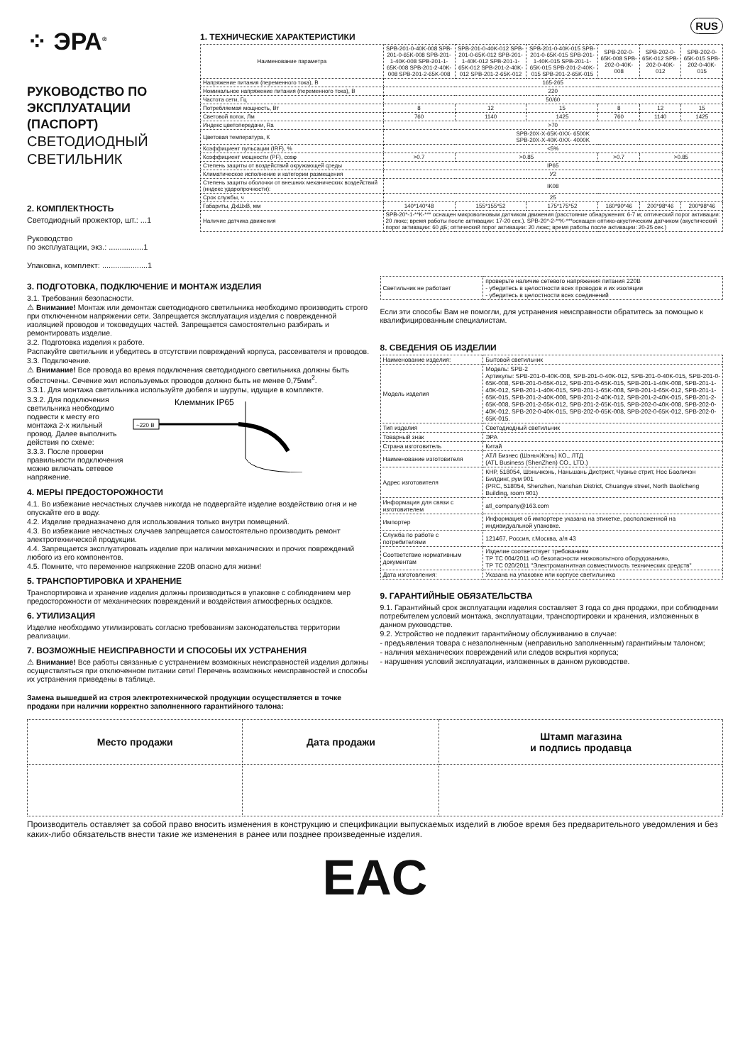⁘ ЭРА<sup>®</sup>
РУКОВОДСТВО ПО ЭКСПЛУАТАЦИИ (ПАСПОРТ)
СВЕТОДИОДНЫЙ СВЕТИЛЬНИК
2. КОМПЛЕКТНОСТЬ
Светодиодный прожектор, шт.: ...1
Руководство
по эксплуатации, экз.: ................1
Упаковка, комплект: .....................1
RUS
1. ТЕХНИЧЕСКИЕ ХАРАКТЕРИСТИКИ
| Наименование параметра | SPB-201-0-40K-008 SPB-201-0-65K-008 SPB-201-1-40K-008 SPB-201-1-65K-008 SPB-201-2-40K-008 SPB-201-2-65K-008 | SPB-201-0-40K-012 SPB-201-0-65K-012 SPB-201-1-40K-012 SPB-201-1-65K-012 SPB-201-2-40K-012 SPB-201-2-65K-012 | SPB-201-0-40K-015 SPB-201-0-65K-015 SPB-201-1-40K-015 SPB-201-1-65K-015 SPB-201-2-40K-015 SPB-201-2-65K-015 | SPB-202-0-65K-008 SPB-202-0-40K-008 | SPB-202-0-65K-012 SPB-202-0-40K-012 | SPB-202-0-65K-015 SPB-202-0-40K-015 |
| Напряжение питания (переменного тока), В | 165-265 | | | | | |
| Номинальное напряжение питания (переменного тока), В | 220 | | | | | |
| Частота сети, Гц | 50/60 | | | | | |
| Потребляемая мощность, Вт | 8 | 12 | 15 | 8 | 12 | 15 |
| Световой поток, Лм | 760 | 1140 | 1425 | 760 | 1140 | 1425 |
| Индекс цветопередачи, Ra | >70 | | | | | |
| Цветовая температура, К | SPB-20X-X-65K-0XX- 6500K SPB-20X-X-40K-0XX- 4000K | | | | | |
| Коэффициент пульсации (IRF), % | <5% | | | | | |
| Коэффициент мощности (PF), cosφ | >0.7 | >0.85 | | >0.7 | >0.85 | |
| Степень защиты от воздействий окружающей среды | IP65 | | | | | |
| Климатическое исполнение и категории размещения | У2 | | | | | |
| Степень защиты оболочки от внешних механических воздействий (индекс ударопрочности): | IK08 | | | | | |
| Срок службы, ч | 25 | | | | | |
| Габариты, ДхШхВ, мм | 140*140*48 | 155*155*52 | 175*175*52 | 160*90*46 | 200*98*46 | 200*98*46 |
| Наличие датчика движения | SPB-20*-1-**K-*** оснащен микроволновым датчиком движения (расстояние обнаружения: 6-7 м; оптический порог активации: 20 люкс; время работы после активации: 17-20 сек.). SPB-20*-2-**K-***оснащен оптико-акустическим датчиком (акустический порог активации: 60 дБ; оптический порог активации: 20 люкс; время работы после активации: 20-25 сек.) | | | | | |
3. ПОДГОТОВКА, ПОДКЛЮЧЕНИЕ И МОНТАЖ ИЗДЕЛИЯ
3.1. Требования безопасности.
⚠ Внимание! Монтаж или демонтаж светодиодного светильника необходимо производить строго при отключенном напряжении сети. Запрещается эксплуатация изделия с поврежденной изоляцией проводов и токоведущих частей. Запрещается самостоятельно разбирать и ремонтировать изделие.
3.2. Подготовка изделия к работе.
Распакуйте светильник и убедитесь в отсутствии повреждений корпуса, рассеивателя и проводов.
3.3. Подключение.
⚠ Внимание! Все провода во время подключения светодиодного светильника должны быть обесточены. Сечение жил используемых проводов должно быть не менее 0,75мм<sup>2</sup>.
3.3.1. Для монтажа светильника используйте дюбеля и шурупы, идущие в комплекте.
3.3.2. Для подключения светильника необходимо подвести к месту его монтажа 2-х жильный провод. Далее выполнить действия по схеме:
3.3.3. После проверки правильности подключения можно включать сетевое напряжение.
Клеммник IP65
~220 В
4. МЕРЫ ПРЕДОСТОРОЖНОСТИ
4.1. Во избежание несчастных случаев никогда не подвергайте изделие воздействию огня и не опускайте его в воду.
4.2. Изделие предназначено для использования только внутри помещений.
4.3. Во избежание несчастных случаев запрещается самостоятельно производить ремонт электротехнической продукции.
4.4. Запрещается эксплуатировать изделие при наличии механических и прочих повреждений любого из его компонентов.
4.5. Помните, что переменное напряжение 220В опасно для жизни!
5. ТРАНСПОРТИРОВКА И ХРАНЕНИЕ
Транспортировка и хранение изделия должны производиться в упаковке с соблюдением мер предосторожности от механических повреждений и воздействия атмосферных осадков.
6. УТИЛИЗАЦИЯ
Изделие необходимо утилизировать согласно требованиям законодательства территории реализации.
7. ВОЗМОЖНЫЕ НЕИСПРАВНОСТИ И СПОСОБЫ ИХ УСТРАНЕНИЯ
⚠ Внимание! Все работы связанные с устранением возможных неисправностей изделия должны осуществляться при отключенном питании сети! Перечень возможных неисправностей и способы их устранения приведены в таблице.
Замена вышедшей из строя электротехнической продукции осуществляется в точке продажи при наличии корректно заполненного гарантийного талона:
| Светильник не работает | проверьте наличие сетевого напряжения питания 220В - убедитесь в целостности всех проводов и их изоляции - убедитесь в целостности всех соединений |
Если эти способы Вам не помогли, для устранения неисправности обратитесь за помощью к квалифицированным специалистам.
8. СВЕДЕНИЯ ОБ ИЗДЕЛИИ
| Наименование изделия: | Бытовой светильник |
| Модель изделия | Модель: SPB-2 Артикулы: SPB-201-0-40K-008, SPB-201-0-40K-012, SPB-201-0-40K-015, SPB-201-0-65K-008, SPB-201-0-65K-012, SPB-201-0-65K-015, SPB-201-1-40K-008, SPB-201-1-40K-012, SPB-201-1-40K-015, SPB-201-1-65K-008, SPB-201-1-65K-012, SPB-201-1-65K-015, SPB-201-2-40K-008, SPB-201-2-40K-012, SPB-201-2-40K-015, SPB-201-2-65K-008, SPB-201-2-65K-012, SPB-201-2-65K-015, SPB-202-0-40K-008, SPB-202-0-40K-012, SPB-202-0-40K-015, SPB-202-0-65K-008, SPB-202-0-65K-012, SPB-202-0-65K-015. |
| Тип изделия | Светодиодный светильник |
| Товарный знак | ЭРА |
| Страна изготовитель | Китай |
| Наименование изготовителя | АТЛ Бизнес (ШэньчЖэнь) КО., ЛТД (ATL Business (ShenZhen) CO., LTD.) |
| Адрес изготовителя | КНР, 518054, Шэньчжэнь, Наньшань Дистрикт, Чуанье стрит, Нос Баоличэн Билдинг, рум 901 (PRC, 518054, Shenzhen, Nanshan District, Chuangye street, North Baolicheng Building, room 901) |
| Информация для связи с изготовителем | atl_company@163.com |
| Импортер | Информация об импортере указана на этикетке, расположенной на индивидуальной упаковке. |
| Служба по работе с потребителями | 121467, Россия, г.Москва, а/я 43 |
| Соответствие нормативным документам | Изделие соответствует требованиям ТР ТС 004/2011 «О безопасности низковольтного оборудования», ТР ТС 020/2011 "Электромагнитная совместимость технических средств" |
| Дата изготовления: | Указана на упаковке или корпусе светильника |
9. ГАРАНТИЙНЫЕ ОБЯЗАТЕЛЬСТВА
9.1. Гарантийный срок эксплуатации изделия составляет 3 года со дня продажи, при соблюдении потребителем условий монтажа, эксплуатации, транспортировки и хранения, изложенных в данном руководстве.
9.2. Устройство не подлежит гарантийному обслуживанию в случае:
- предъявления товара с незаполненным (неправильно заполненным) гарантийным талоном;
- наличия механических повреждений или следов вскрытия корпуса;
- нарушения условий эксплуатации, изложенных в данном руководстве.
| Место продажи | Дата продажи | Штамп магазина и подпись продавца |
Производитель оставляет за собой право вносить изменения в конструкцию и спецификации выпускаемых изделий в любое время без предварительного уведомления и без каких-либо обязательств внести такие же изменения в ранее или позднее произведенные изделия.
EAC